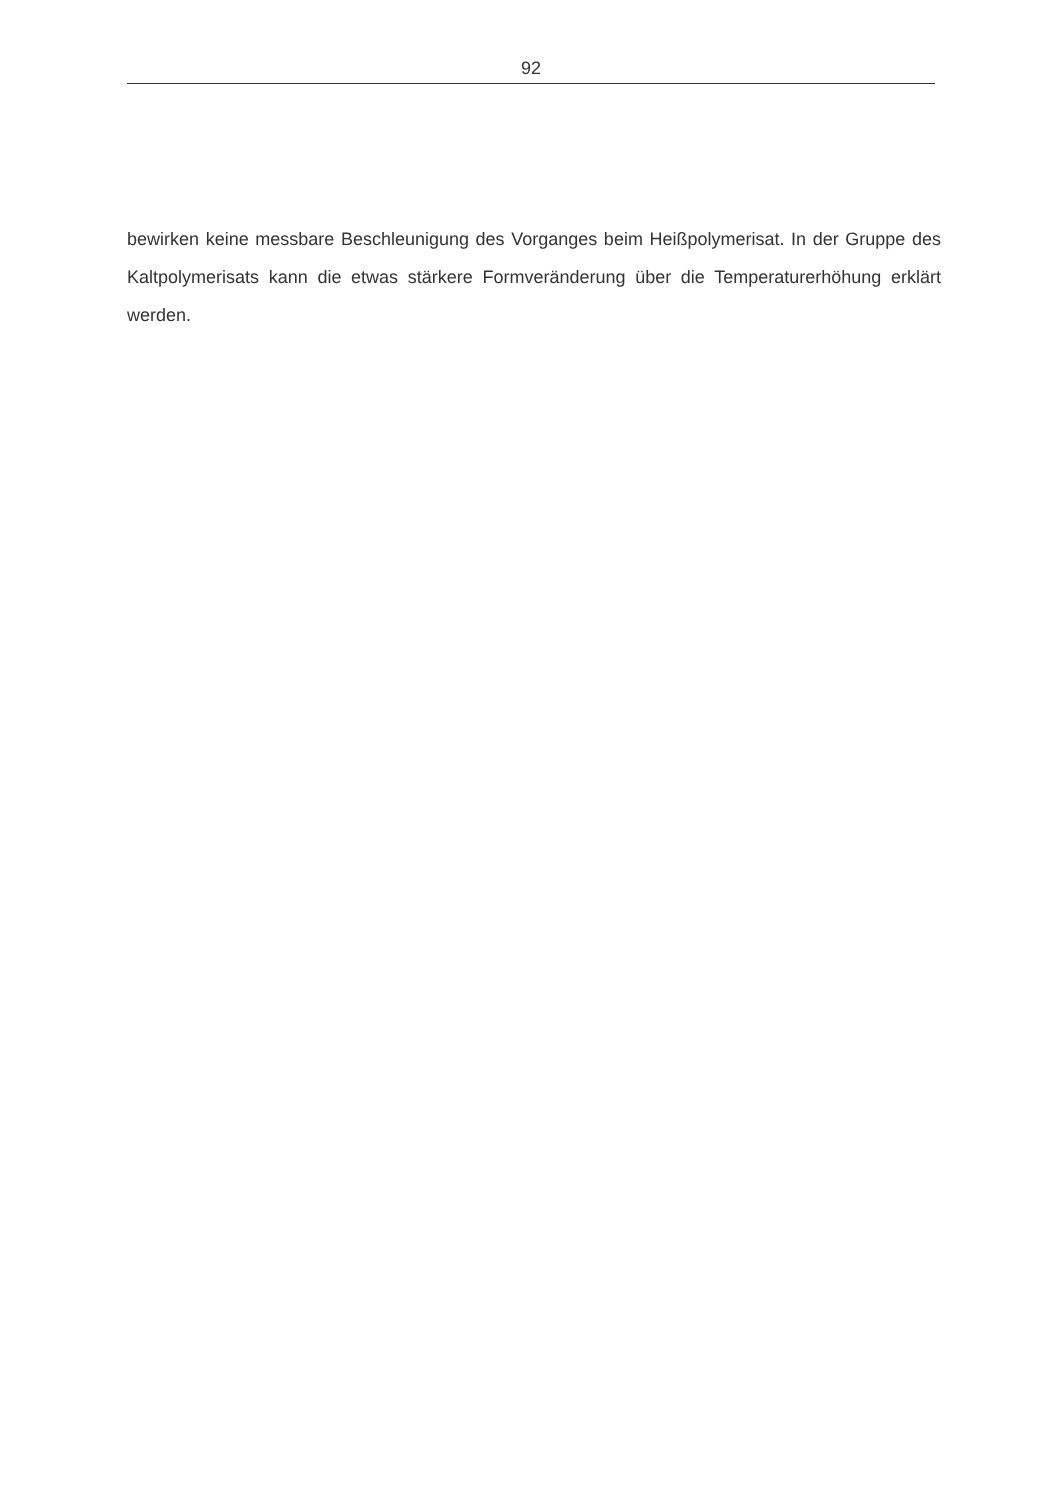92
bewirken keine messbare Beschleunigung des Vorganges beim Heißpolymerisat. In der Gruppe des Kaltpolymerisats kann die etwas stärkere Formveränderung über die Temperaturerhöhung erklärt werden.